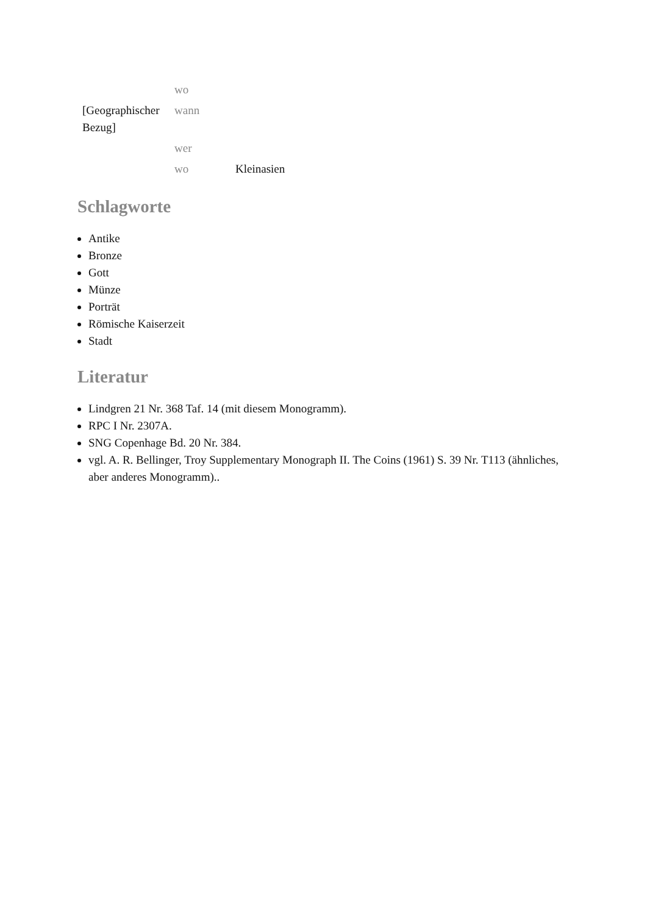| | wo | |
| [Geographischer Bezug] | wann | |
| | wer | |
| | wo | Kleinasien |
Schlagworte
Antike
Bronze
Gott
Münze
Porträt
Römische Kaiserzeit
Stadt
Literatur
Lindgren 21 Nr. 368 Taf. 14 (mit diesem Monogramm).
RPC I Nr. 2307A.
SNG Copenhage Bd. 20 Nr. 384.
vgl. A. R. Bellinger, Troy Supplementary Monograph II. The Coins (1961) S. 39 Nr. T113 (ähnliches, aber anderes Monogramm)..